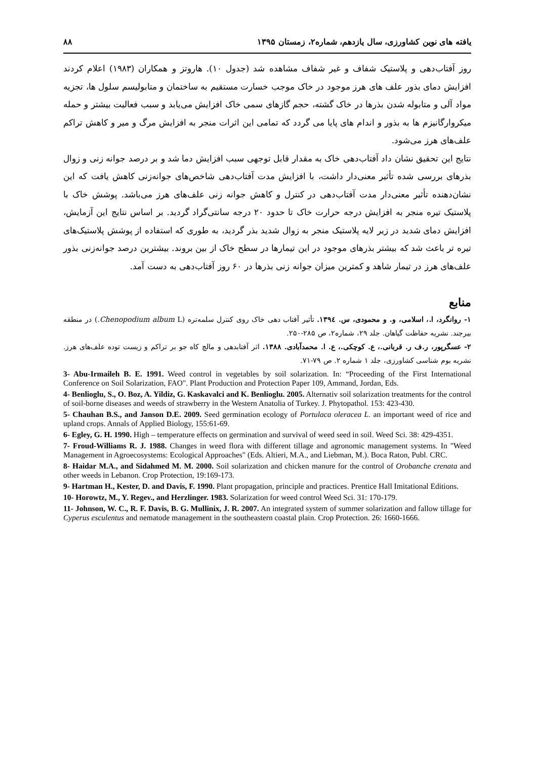یافته های نوین کشاورزی، سال یازدهم، شماره۲، زمستان ۱۳۹۵ ۸۸
روز آفتاب‌دهی و پلاستیک شفاف و غیر شفاف مشاهده شد (جدول ۱۰). هاروتز و همکاران (۱۹۸۳) اعلام کردند افزایش دمای بذور علف های هرز موجود در خاک موجب خسارت مستقیم به ساختمان و متابولیسم سلول ها، تجزیه مواد آلی و متابوله شدن بذرها در خاک گشته، حجم گازهای سمی خاک افزایش می‌یابد و سبب فعالیت بیشتر و حمله میکروارگانیزم ها به بذور و اندام های پایا می گردد که تمامی این اثرات منجر به افزایش مرگ و میر و کاهش تراکم علف‌های هرز می‌شود.
نتایج این تحقیق نشان داد آفتاب‌دهی خاک به مقدار قابل توجهی سبب افزایش دما شد و بر درصد جوانه زنی و زوال بذرهای بررسی شده تأثیر معنی‌دار داشت، با افزایش مدت آفتاب‌دهی شاخص‌های جوانه‌زنی کاهش یافت که این نشان‌دهنده تأثیر معنی‌دار مدت آفتاب‌دهی در کنترل و کاهش جوانه زنی علف‌های هرز می‌باشد. پوشش خاک با پلاستیک تیره منجر به افزایش درجه حرارت خاک تا حدود ۲۰ درجه سانتی‌گراد گردید. بر اساس نتایج این آزمایش، افزایش دمای شدید در زیر لایه پلاستیک منجر به زوال شدید بذر گردید، به طوری که استفاده از پوشش پلاستیک‌های تیره تر باعث شد که بیشتر بذرهای موجود در این تیمارها در سطح خاک از بین بروند. بیشترین درصد جوانه‌زنی بذور علف‌های هرز در تیمار شاهد و کمترین میزان جوانه زنی بذرها در ۶۰ روز آفتاب‌دهی به دست آمد.
منابع
۱- روانگرد، ا.، اسلامی، و. و محمودی، س. ۱۳۹٤. تأثیر آفتاب دهی خاک روی کنترل سلمه‌تره (Chenopodium album L.) در منطقه بیرجند. نشریه حفاظت گیاهان. جلد ۲۹، شماره۲، ص ۲۸۵-۲۵۰.
۲- عسگرپور، ر.ف ر. قربانی.، ع. کوچکی.، ع. ا. محمدآبادی. ۱۳۸۸. اثر آفتابدهی و مالچ کاه جو بر تراکم و زیست توده علف‌های هرز. نشریه بوم شناسی کشاورزی، جلد ۱ شماره ۲. ص ۷۹-۷۱.
3- Abu-Irmaileh B. E. 1991. Weed control in vegetables by soil solarization. In: “Proceeding of the First International Conference on Soil Solarization, FAO". Plant Production and Protection Paper 109, Ammand, Jordan, Eds.
4- Benlioglu, S., O. Boz, A. Yildiz, G. Kaskavalci and K. Benlioglu. 2005. Alternativ soil solarization treatments for the control of soil-borne diseases and weeds of strawberry in the Western Anatolia of Turkey. J. Phytopathol. 153: 423-430.
5- Chauhan B.S., and Janson D.E. 2009. Seed germination ecology of Portulaca oleracea L. an important weed of rice and upland crops. Annals of Applied Biology, 155:61-69.
6- Egley, G. H. 1990. High – temperature effects on germination and survival of weed seed in soil. Weed Sci. 38: 429-4351.
7- Froud-Williams R. J. 1988. Changes in weed flora with different tillage and agronomic management systems. In "Weed Management in Agroecosystems: Ecological Approaches" (Eds. Altieri, M.A., and Liebman, M.). Boca Raton, Publ. CRC.
8- Haidar M.A., and Sidahmed M. M. 2000. Soil solarization and chicken manure for the control of Orobanche crenata and other weeds in Lebanon. Crop Protection, 19:169-173.
9- Hartman H., Kester, D. and Davis, F. 1990. Plant propagation, principle and practices. Prentice Hall Imitational Editions.
10- Horowtz, M., Y. Regev., and Herzlinger. 1983. Solarization for weed control Weed Sci. 31: 170-179.
11- Johnson, W. C., R. F. Davis, B. G. Mullinix, J. R. 2007. An integrated system of summer solarization and fallow tillage for Cyperus esculentus and nematode management in the southeastern coastal plain. Crop Protection. 26: 1660-1666.